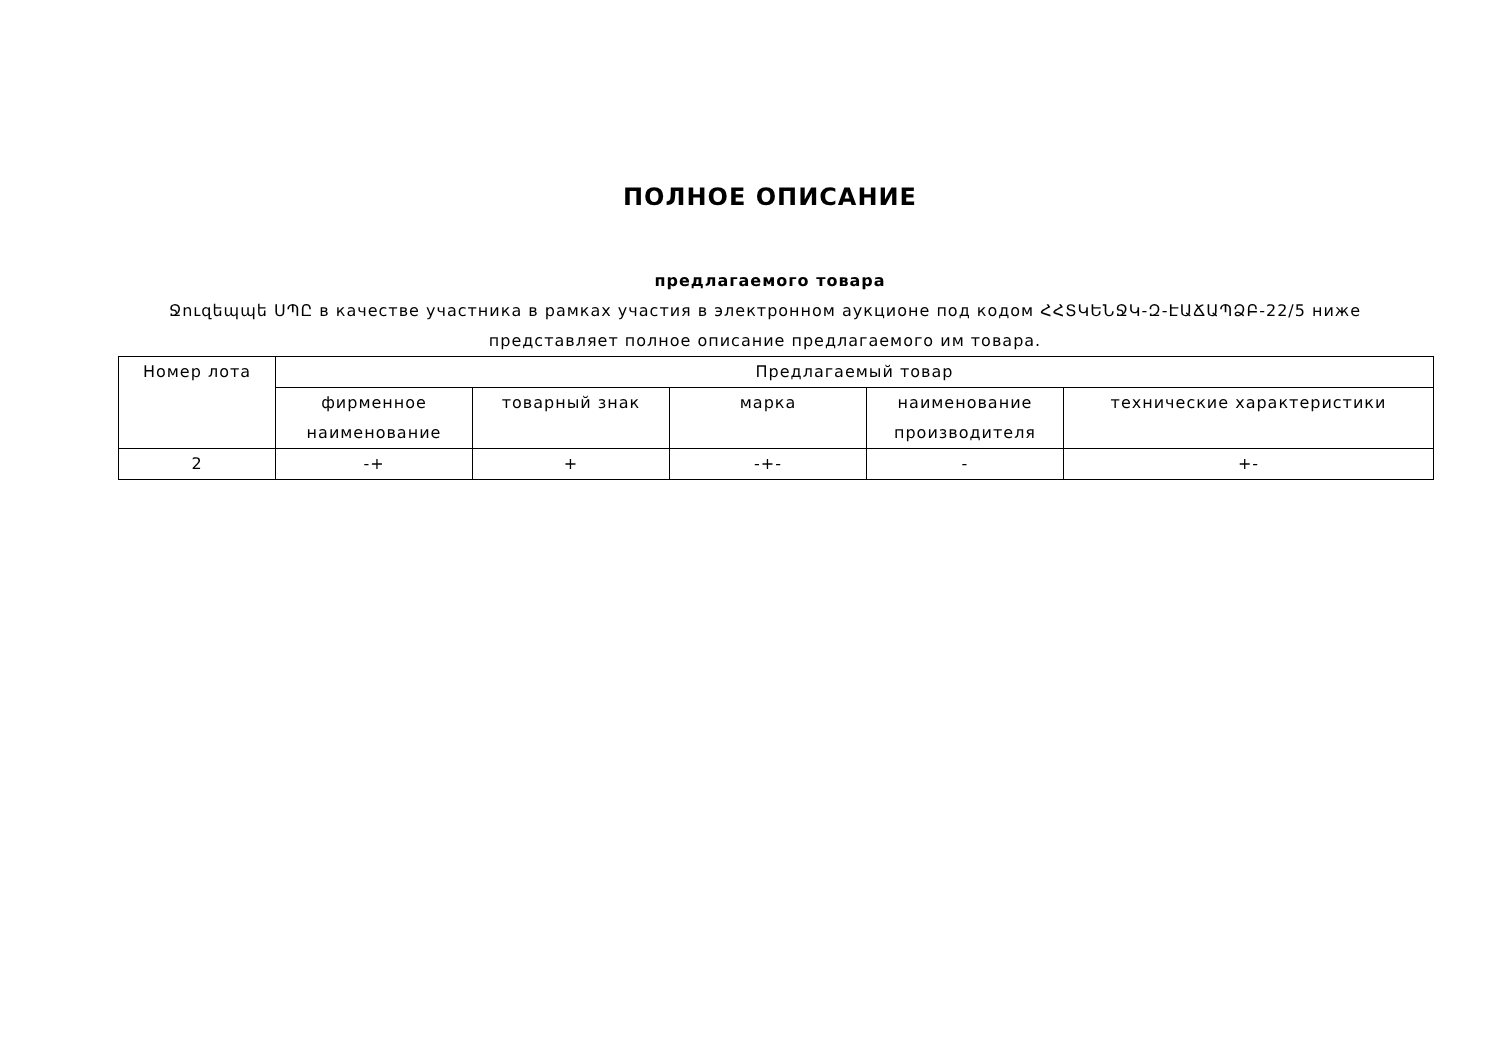ПОЛНОЕ ОПИСАНИЕ
предлагаемого товара
Ջուզեպպե ՍՊԸ в качестве участника в рамках участия в электронном аукционе под кодом ՀՀՏԿԵՆՋԿ-Զ-ԷԱՃԱՊՁԲ-22/5 ниже представляет полное описание предлагаемого им товара.
| Номер лота | Предлагаемый товар | | | | |
| --- | --- | --- | --- | --- | --- |
| | фирменное наименование | товарный знак | марка | наименование производителя | технические характеристики |
| 2 | -+ | + | -+- | - | +- |